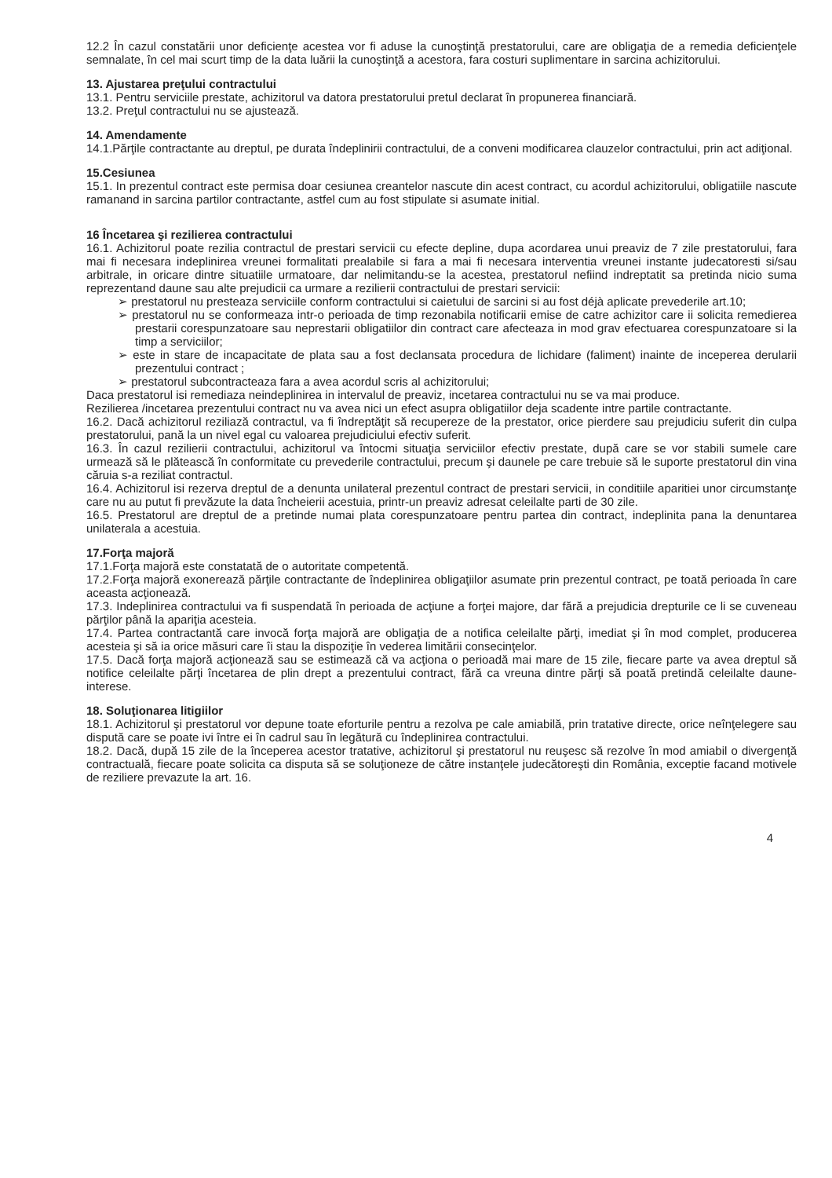12.2 În cazul constatării unor deficienţe acestea vor fi aduse la cunoştinţă prestatorului, care are obligaţia de a remedia deficienţele semnalate, în cel mai scurt timp de la data luării la cunoştinţă a acestora, fara costuri suplimentare in sarcina achizitorului.
13. Ajustarea preţului contractului
13.1. Pentru serviciile prestate, achizitorul va datora prestatorului pretul declarat în propunerea financiară.
13.2. Preţul contractului nu se ajustează.
14. Amendamente
14.1.Părţile contractante au dreptul, pe durata îndeplinirii contractului, de a conveni modificarea clauzelor contractului, prin act adiţional.
15.Cesiunea
15.1. In prezentul contract este permisa doar cesiunea creantelor nascute din acest contract, cu acordul achizitorului, obligatiile nascute ramanand in sarcina partilor contractante, astfel cum au fost stipulate si asumate initial.
16 Încetarea şi rezilierea contractului
16.1. Achizitorul poate rezilia contractul de prestari servicii cu efecte depline, dupa acordarea unui preaviz de 7 zile prestatorului, fara mai fi necesara indeplinirea vreunei formalitati prealabile si fara a mai fi necesara interventia vreunei instante judecatoresti si/sau arbitrale, in oricare dintre situatiile urmatoare, dar nelimitandu-se la acestea, prestatorul nefiind indreptatit sa pretinda nicio suma reprezentand daune sau alte prejudicii ca urmare a rezilierii contractului de prestari servicii:
➢ prestatorul nu presteaza serviciile conform contractului si caietului de sarcini si au fost déjà aplicate prevederile art.10;
➢ prestatorul nu se conformeaza intr-o perioada de timp rezonabila notificarii emise de catre achizitor care ii solicita remedierea prestarii corespunzatoare sau neprestarii obligatiilor din contract care afecteaza in mod grav efectuarea corespunzatoare si la timp a serviciilor;
➢ este in stare de incapacitate de plata sau a fost declansata procedura de lichidare (faliment) inainte de inceperea derularii prezentului contract ;
➢ prestatorul subcontracteaza fara a avea acordul scris al achizitorului;
Daca prestatorul isi remediaza neindeplinirea in intervalul de preaviz, incetarea contractului nu se va mai produce.
Rezilierea /incetarea prezentului contract nu va avea nici un efect asupra obligatiilor deja scadente intre partile contractante.
16.2. Dacă achizitorul reziliază contractul, va fi îndreptăţit să recupereze de la prestator, orice pierdere sau prejudiciu suferit din culpa prestatorului, pană la un nivel egal cu valoarea prejudiciului efectiv suferit.
16.3. În cazul rezilierii contractului, achizitorul va întocmi situaţia serviciilor efectiv prestate, după care se vor stabili sumele care urmează să le plătească în conformitate cu prevederile contractului, precum şi daunele pe care trebuie să le suporte prestatorul din vina căruia s-a reziliat contractul.
16.4. Achizitorul isi rezerva dreptul de a denunta unilateral prezentul contract de prestari servicii, in conditiile aparitiei unor circumstanţe care nu au putut fi prevăzute la data încheierii acestuia, printr-un preaviz adresat celeilalte parti de 30 zile.
16.5. Prestatorul are dreptul de a pretinde numai plata corespunzatoare pentru partea din contract, indeplinita pana la denuntarea unilaterala a acestuia.
17.Forţa majoră
17.1.Forţa majoră este constatată de o autoritate competentă.
17.2.Forţa majoră exonerează părţile contractante de îndeplinirea obligaţiilor asumate prin prezentul contract, pe toată perioada în care aceasta acţionează.
17.3. Indeplinirea contractului va fi suspendată în perioada de acţiune a forţei majore, dar fără a prejudicia drepturile ce li se cuveneau părţilor până la apariţia acesteia.
17.4. Partea contractantă care invocă forţa majoră are obligaţia de a notifica celeilalte părţi, imediat şi în mod complet, producerea acesteia şi să ia orice măsuri care îi stau la dispoziţie în vederea limitării consecinţelor.
17.5. Dacă forţa majoră acţionează sau se estimează că va acţiona o perioadă mai mare de 15 zile, fiecare parte va avea dreptul să notifice celeilalte părţi încetarea de plin drept a prezentului contract, fără ca vreuna dintre părţi să poată pretindă celeilalte daune-interese.
18. Soluţionarea litigiilor
18.1. Achizitorul şi prestatorul vor depune toate eforturile pentru a rezolva pe cale amiabilă, prin tratative directe, orice neînţelegere sau dispută care se poate ivi între ei în cadrul sau în legătură cu îndeplinirea contractului.
18.2. Dacă, după 15 zile de la începerea acestor tratative, achizitorul şi prestatorul nu reuşesc să rezolve în mod amiabil o divergenţă contractuală, fiecare poate solicita ca disputa să se soluţioneze de către instanţele judecătoreşti din România, exceptie facand motivele de reziliere prevazute la art. 16.
4